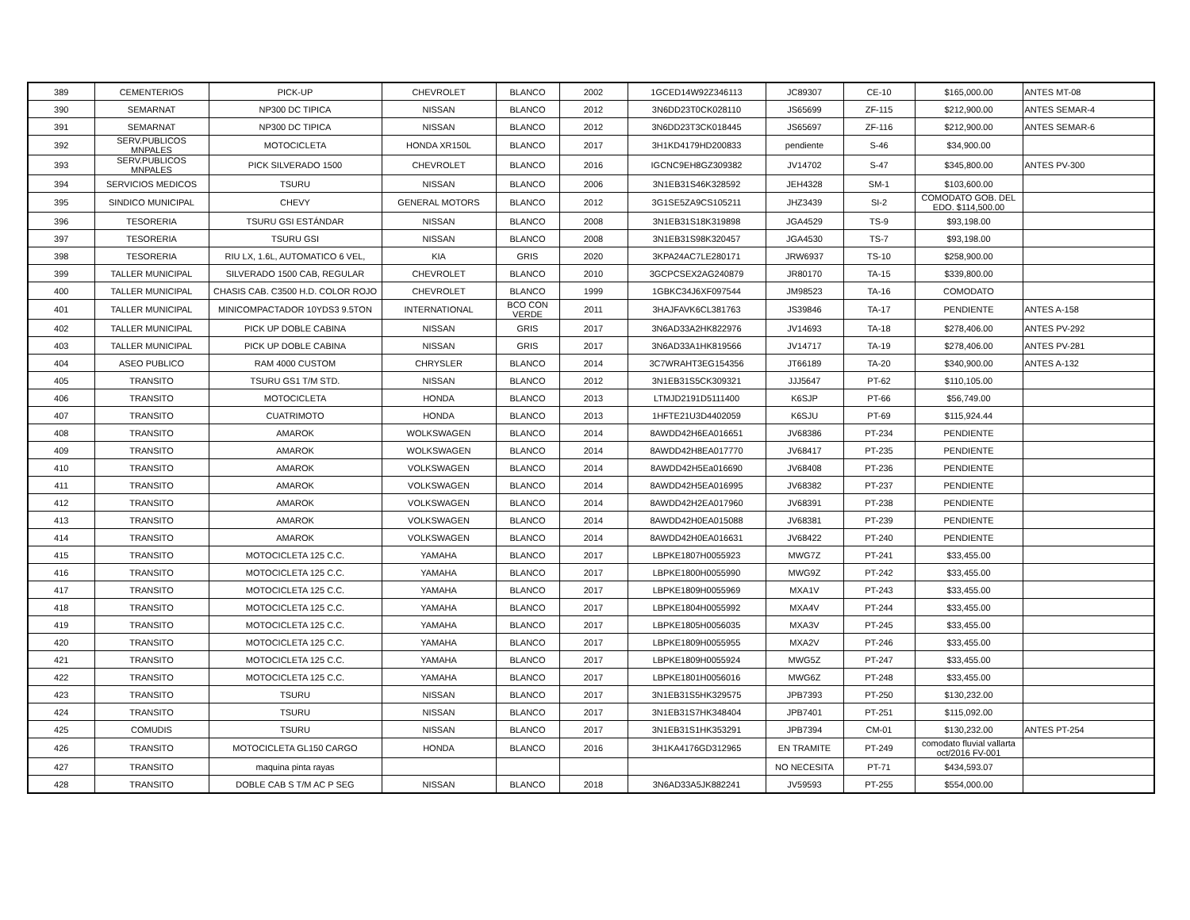| 389 | CEMENTERIOS | PICK-UP | CHEVROLET | BLANCO | 2002 | 1GCED14W92Z346113 | JC89307 | CE-10 | $165,000.00 | ANTES MT-08 |
| 390 | SEMARNAT | NP300 DC TIPICA | NISSAN | BLANCO | 2012 | 3N6DD23T0CK028110 | JS65699 | ZF-115 | $212,900.00 | ANTES SEMAR-4 |
| 391 | SEMARNAT | NP300 DC TIPICA | NISSAN | BLANCO | 2012 | 3N6DD23T3CK018445 | JS65697 | ZF-116 | $212,900.00 | ANTES SEMAR-6 |
| 392 | SERV.PUBLICOS MNPALES | MOTOCICLETA | HONDA XR150L | BLANCO | 2017 | 3H1KD4179HD200833 | pendiente | S-46 | $34,900.00 | |
| 393 | SERV.PUBLICOS MNPALES | PICK SILVERADO 1500 | CHEVROLET | BLANCO | 2016 | IGCNC9EH8GZ309382 | JV14702 | S-47 | $345,800.00 | ANTES PV-300 |
| 394 | SERVICIOS MEDICOS | TSURU | NISSAN | BLANCO | 2006 | 3N1EB31S46K328592 | JEH4328 | SM-1 | $103,600.00 | |
| 395 | SINDICO MUNICIPAL | CHEVY | GENERAL MOTORS | BLANCO | 2012 | 3G1SE5ZA9CS105211 | JHZ3439 | SI-2 | COMODATO GOB. DEL EDO. $114,500.00 | |
| 396 | TESORERIA | TSURU GSI ESTÁNDAR | NISSAN | BLANCO | 2008 | 3N1EB31S18K319898 | JGA4529 | TS-9 | $93,198.00 | |
| 397 | TESORERIA | TSURU GSI | NISSAN | BLANCO | 2008 | 3N1EB31S98K320457 | JGA4530 | TS-7 | $93,198.00 | |
| 398 | TESORERIA | RIU LX, 1.6L, AUTOMATICO 6 VEL, | KIA | GRIS | 2020 | 3KPA24AC7LE280171 | JRW6937 | TS-10 | $258,900.00 | |
| 399 | TALLER MUNICIPAL | SILVERADO 1500 CAB, REGULAR | CHEVROLET | BLANCO | 2010 | 3GCPCSEX2AG240879 | JR80170 | TA-15 | $339,800.00 | |
| 400 | TALLER MUNICIPAL | CHASIS CAB. C3500 H.D. COLOR ROJO | CHEVROLET | BLANCO | 1999 | 1GBKC34J6XF097544 | JM98523 | TA-16 | COMODATO | |
| 401 | TALLER MUNICIPAL | MINICOMPACTADOR 10YDS3 9.5TON | INTERNATIONAL | BCO CON VERDE | 2011 | 3HAJFAVK6CL381763 | JS39846 | TA-17 | PENDIENTE | ANTES A-158 |
| 402 | TALLER MUNICIPAL | PICK UP DOBLE CABINA | NISSAN | GRIS | 2017 | 3N6AD33A2HK822976 | JV14693 | TA-18 | $278,406.00 | ANTES PV-292 |
| 403 | TALLER MUNICIPAL | PICK UP DOBLE CABINA | NISSAN | GRIS | 2017 | 3N6AD33A1HK819566 | JV14717 | TA-19 | $278,406.00 | ANTES PV-281 |
| 404 | ASEO PUBLICO | RAM 4000 CUSTOM | CHRYSLER | BLANCO | 2014 | 3C7WRAHT3EG154356 | JT66189 | TA-20 | $340,900.00 | ANTES A-132 |
| 405 | TRANSITO | TSURU GS1 T/M STD. | NISSAN | BLANCO | 2012 | 3N1EB31S5CK309321 | JJJ5647 | PT-62 | $110,105.00 | |
| 406 | TRANSITO | MOTOCICLETA | HONDA | BLANCO | 2013 | LTMJD2191D5111400 | K6SJP | PT-66 | $56,749.00 | |
| 407 | TRANSITO | CUATRIMOTO | HONDA | BLANCO | 2013 | 1HFTE21U3D4402059 | K6SJU | PT-69 | $115,924.44 | |
| 408 | TRANSITO | AMAROK | WOLKSWAGEN | BLANCO | 2014 | 8AWDD42H6EA016651 | JV68386 | PT-234 | PENDIENTE | |
| 409 | TRANSITO | AMAROK | WOLKSWAGEN | BLANCO | 2014 | 8AWDD42H8EA017770 | JV68417 | PT-235 | PENDIENTE | |
| 410 | TRANSITO | AMAROK | VOLKSWAGEN | BLANCO | 2014 | 8AWDD42H5Ea016690 | JV68408 | PT-236 | PENDIENTE | |
| 411 | TRANSITO | AMAROK | VOLKSWAGEN | BLANCO | 2014 | 8AWDD42H5EA016995 | JV68382 | PT-237 | PENDIENTE | |
| 412 | TRANSITO | AMAROK | VOLKSWAGEN | BLANCO | 2014 | 8AWDD42H2EA017960 | JV68391 | PT-238 | PENDIENTE | |
| 413 | TRANSITO | AMAROK | VOLKSWAGEN | BLANCO | 2014 | 8AWDD42H0EA015088 | JV68381 | PT-239 | PENDIENTE | |
| 414 | TRANSITO | AMAROK | VOLKSWAGEN | BLANCO | 2014 | 8AWDD42H0EA016631 | JV68422 | PT-240 | PENDIENTE | |
| 415 | TRANSITO | MOTOCICLETA 125 C.C. | YAMAHA | BLANCO | 2017 | LBPKE1807H0055923 | MWG7Z | PT-241 | $33,455.00 | |
| 416 | TRANSITO | MOTOCICLETA 125 C.C. | YAMAHA | BLANCO | 2017 | LBPKE1800H0055990 | MWG9Z | PT-242 | $33,455.00 | |
| 417 | TRANSITO | MOTOCICLETA 125 C.C. | YAMAHA | BLANCO | 2017 | LBPKE1809H0055969 | MXA1V | PT-243 | $33,455.00 | |
| 418 | TRANSITO | MOTOCICLETA 125 C.C. | YAMAHA | BLANCO | 2017 | LBPKE1804H0055992 | MXA4V | PT-244 | $33,455.00 | |
| 419 | TRANSITO | MOTOCICLETA 125 C.C. | YAMAHA | BLANCO | 2017 | LBPKE1805H0056035 | MXA3V | PT-245 | $33,455.00 | |
| 420 | TRANSITO | MOTOCICLETA 125 C.C. | YAMAHA | BLANCO | 2017 | LBPKE1809H0055955 | MXA2V | PT-246 | $33,455.00 | |
| 421 | TRANSITO | MOTOCICLETA 125 C.C. | YAMAHA | BLANCO | 2017 | LBPKE1809H0055924 | MWG5Z | PT-247 | $33,455.00 | |
| 422 | TRANSITO | MOTOCICLETA 125 C.C. | YAMAHA | BLANCO | 2017 | LBPKE1801H0056016 | MWG6Z | PT-248 | $33,455.00 | |
| 423 | TRANSITO | TSURU | NISSAN | BLANCO | 2017 | 3N1EB31S5HK329575 | JPB7393 | PT-250 | $130,232.00 | |
| 424 | TRANSITO | TSURU | NISSAN | BLANCO | 2017 | 3N1EB31S7HK348404 | JPB7401 | PT-251 | $115,092.00 | |
| 425 | COMUDIS | TSURU | NISSAN | BLANCO | 2017 | 3N1EB31S1HK353291 | JPB7394 | CM-01 | $130,232.00 | ANTES PT-254 |
| 426 | TRANSITO | MOTOCICLETA GL150 CARGO | HONDA | BLANCO | 2016 | 3H1KA4176GD312965 | EN TRAMITE | PT-249 | comodato fluvial vallarta oct/2016 FV-001 | |
| 427 | TRANSITO | maquina pinta rayas | | | | | NO NECESITA | PT-71 | $434,593.07 | |
| 428 | TRANSITO | DOBLE CAB S T/M AC P SEG | NISSAN | BLANCO | 2018 | 3N6AD33A5JK882241 | JV59593 | PT-255 | $554,000.00 | |